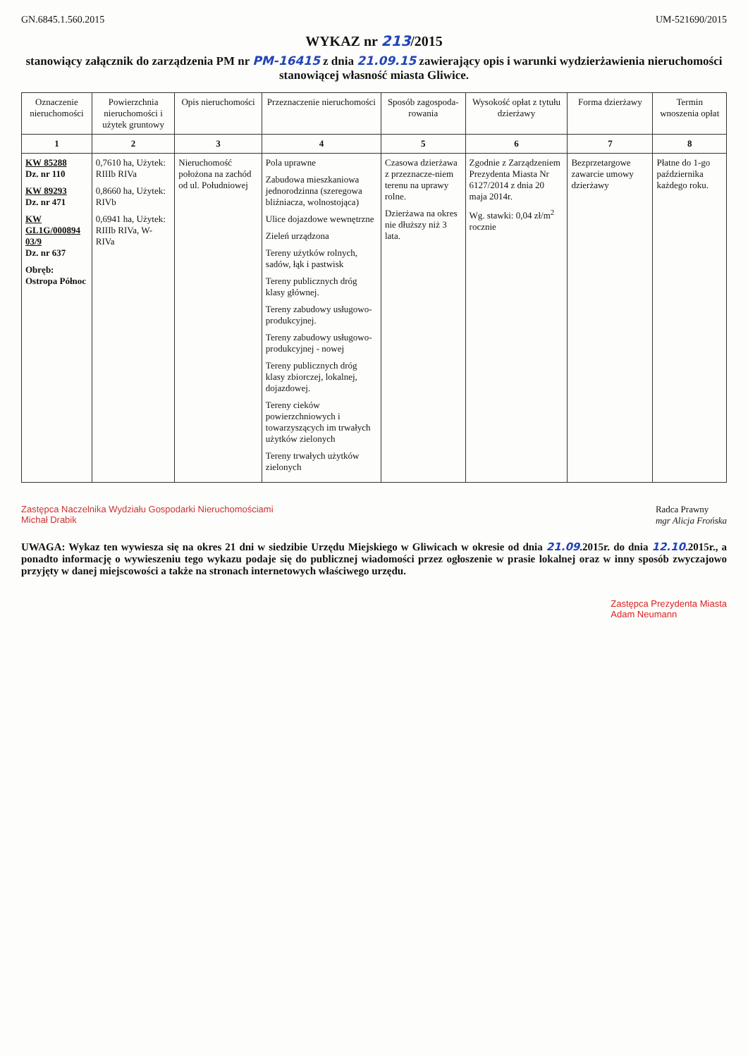GN.6845.1.560.2015 UM-521690/2015
WYKAZ nr 213/2015
stanowiący załącznik do zarządzenia PM nr PM-16415 z dnia 21.09.15 zawierający opis i warunki wydzierżawienia nieruchomości stanowiącej własność miasta Gliwice.
| Oznaczenie nieruchomości | Powierzchnia nieruchomości i użytek gruntowy | Opis nieruchomości | Przeznaczenie nieruchomości | Sposób zagospoda-rowania | Wysokość opłat z tytułu dzierżawy | Forma dzierżawy | Termin wnoszenia opłat |
| --- | --- | --- | --- | --- | --- | --- | --- |
| 1 | 2 | 3 | 4 | 5 | 6 | 7 | 8 |
| KW 85288 Dz. nr 110 KW 89293 Dz. nr 471 KW GL1G/000894 03/9 Dz. nr 637 Obręb: Ostropa Północ | 0,7610 ha, Użytek: RIIIb RIVa 0,8660 ha, Użytek: RIVb 0,6941 ha, Użytek: RIIIb RIVa, W-RIVa | Nieruchomość położona na zachód od ul. Południowej | Pola uprawne Zabudowa mieszkaniowa jednorodzinna (szeregowa bliźniacza, wolnostojąca) Ulice dojazdowe wewnętrzne Zieleń urządzona Tereny użytków rolnych, sadów, łąk i pastwisk Tereny publicznych dróg klasy głównej. Tereny zabudowy usługowo-produkcyjnej. Tereny zabudowy usługowo-produkcyjnej - nowej Tereny publicznych dróg klasy zbiorczej, lokalnej, dojazdowej. Tereny cieków powierzchniowych i towarzyszących im trwałych użytków zielonych Tereny trwałych użytków zielonych | Czasowa dzierżawa z przeznacze-niem terenu na uprawy rolne. Dzierżawa na okres nie dłuższy niż 3 lata. | Zgodnie z Zarządzeniem Prezydenta Miasta Nr 6127/2014 z dnia 20 maja 2014r. Wg. stawki: 0,04 zł/m<sup>2</sup> rocznie | Bezprzetargowe zawarcie umowy dzierżawy | Płatne do 1-go października każdego roku. |
Zastępca Naczelnika Wydziału Gospodarki Nieruchomościami
Michał Drabik
Radca Prawny
mgr Alicja Frońska
UWAGA: Wykaz ten wywiesza się na okres 21 dni w siedzibie Urzędu Miejskiego w Gliwicach w okresie od dnia 21.09.2015r. do dnia 12.10.2015r., a ponadto informację o wywieszeniu tego wykazu podaje się do publicznej wiadomości przez ogłoszenie w prasie lokalnej oraz w inny sposób zwyczajowo przyjęty w danej miejscowości a także na stronach internetowych właściwego urzędu.
Zastępca Prezydenta Miasta
Adam Neumann